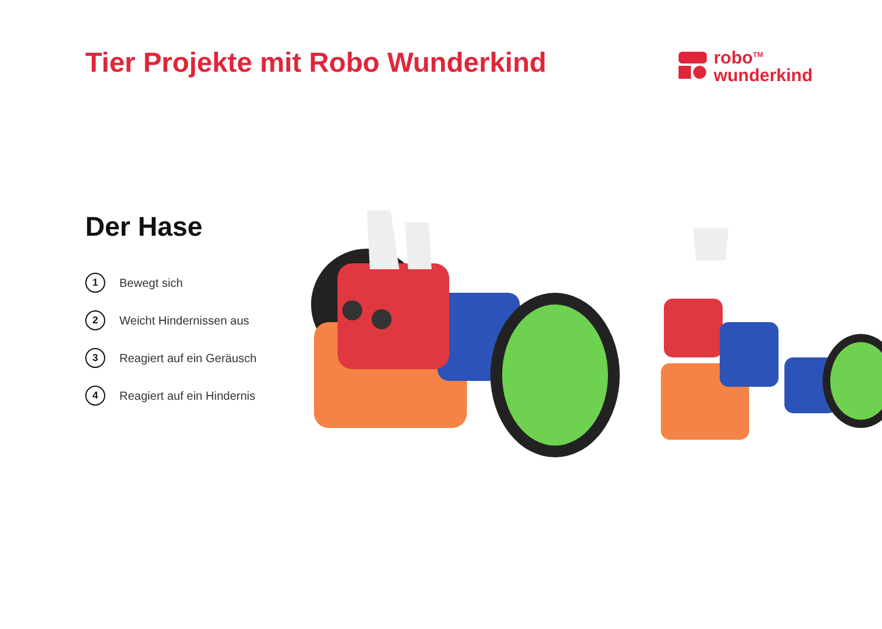Tier Projekte mit Robo Wunderkind
robo<sup>TM</sup>
wunderkind
Der Hase
1 Bewegt sich
2 Weicht Hindernissen aus
3 Reagiert auf ein Geräusch
4 Reagiert auf ein Hindernis